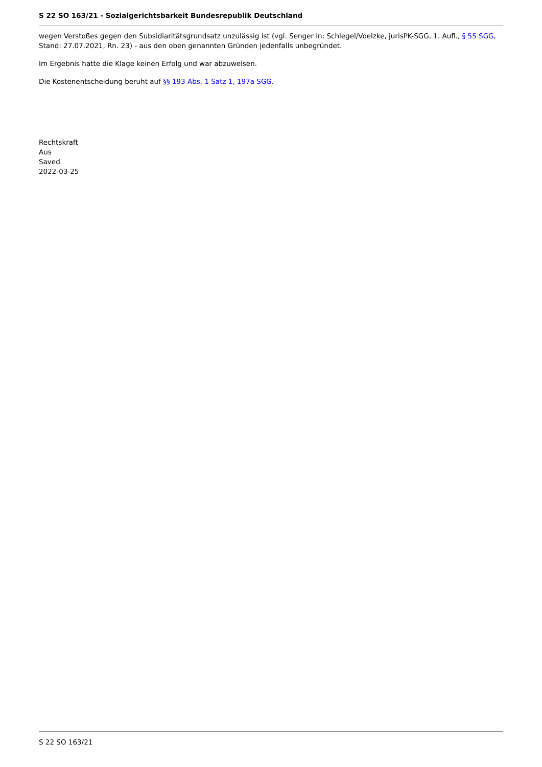S 22 SO 163/21 - Sozialgerichtsbarkeit Bundesrepublik Deutschland
wegen Verstoßes gegen den Subsidiaritätsgrundsatz unzulässig ist (vgl. Senger in: Schlegel/Voelzke, jurisPK-SGG, 1. Aufl., § 55 SGG, Stand: 27.07.2021, Rn. 23) - aus den oben genannten Gründen jedenfalls unbegründet.
Im Ergebnis hatte die Klage keinen Erfolg und war abzuweisen.
Die Kostenentscheidung beruht auf §§ 193 Abs. 1 Satz 1, 197a SGG.
Rechtskraft
Aus
Saved
2022-03-25
S 22 SO 163/21